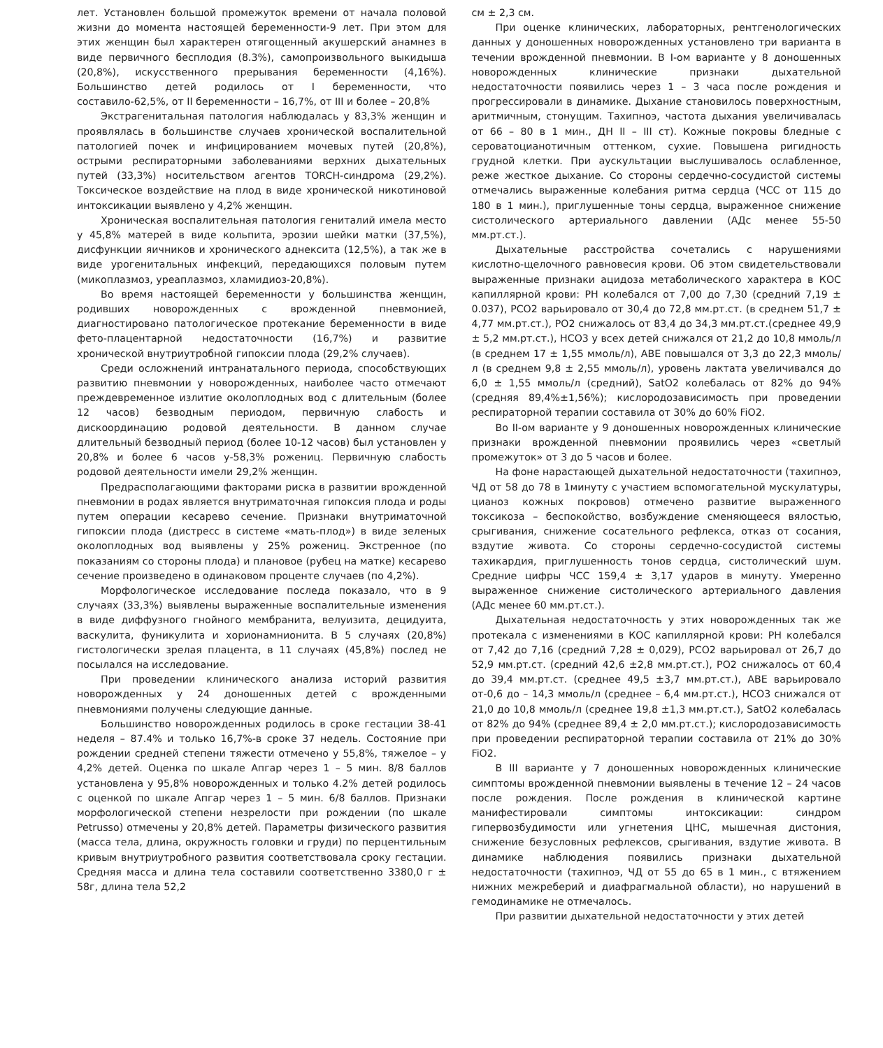лет. Установлен большой промежуток времени от начала половой жизни до момента настоящей беременности-9 лет. При этом для этих женщин был характерен отягощенный акушерский анамнез в виде первичного бесплодия (8.3%), самопроизвольного выкидыша (20,8%), искусственного прерывания беременности (4,16%). Большинство детей родилось от I беременности, что составило-62,5%, от II беременности – 16,7%, от III и более – 20,8%
Экстрагенитальная патология наблюдалась у 83,3% женщин и проявлялась в большинстве случаев хронической воспалительной патологией почек и инфицированием мочевых путей (20,8%), острыми респираторными заболеваниями верхних дыхательных путей (33,3%) носительством агентов TORCH-синдрома (29,2%). Токсическое воздействие на плод в виде хронической никотиновой интоксикации выявлено у 4,2% женщин.
Хроническая воспалительная патология гениталий имела место у 45,8% матерей в виде кольпита, эрозии шейки матки (37,5%), дисфункции яичников и хронического аднексита (12,5%), а так же в виде урогенитальных инфекций, передающихся половым путем (микоплазмоз, уреаплазмоз, хламидиоз-20,8%).
Во время настоящей беременности у большинства женщин, родивших новорожденных с врожденной пневмонией, диагностировано патологическое протекание беременности в виде фето-плацентарной недостаточности (16,7%) и развитие хронической внутриутробной гипоксии плода (29,2% случаев).
Среди осложнений интранатального периода, способствующих развитию пневмонии у новорожденных, наиболее часто отмечают преждевременное излитие околоплодных вод с длительным (более 12 часов) безводным периодом, первичную слабость и дискоординацию родовой деятельности. В данном случае длительный безводный период (более 10-12 часов) был установлен у 20,8% и более 6 часов у-58,3% рожениц. Первичную слабость родовой деятельности имели 29,2% женщин.
Предрасполагающими факторами риска в развитии врожденной пневмонии в родах является внутриматочная гипоксия плода и роды путем операции кесарево сечение. Признаки внутриматочной гипоксии плода (дистресс в системе «мать-плод») в виде зеленых околоплодных вод выявлены у 25% рожениц. Экстренное (по показаниям со стороны плода) и плановое (рубец на матке) кесарево сечение произведено в одинаковом проценте случаев (по 4,2%).
Морфологическое исследование последа показало, что в 9 случаях (33,3%) выявлены выраженные воспалительные изменения в виде диффузного гнойного мембранита, велуизита, децидуита, васкулита, фуникулита и хорионамнионита. В 5 случаях (20,8%) гистологически зрелая плацента, в 11 случаях (45,8%) послед не посылался на исследование.
При проведении клинического анализа историй развития новорожденных у 24 доношенных детей с врожденными пневмониями получены следующие данные.
Большинство новорожденных родилось в сроке гестации 38-41 неделя – 87.4% и только 16,7%-в сроке 37 недель. Состояние при рождении средней степени тяжести отмечено у 55,8%, тяжелое – у 4,2% детей. Оценка по шкале Апгар через 1 – 5 мин. 8/8 баллов установлена у 95,8% новорожденных и только 4.2% детей родилось с оценкой по шкале Апгар через 1 – 5 мин. 6/8 баллов. Признаки морфологической степени незрелости при рождении (по шкале Petrusso) отмечены у 20,8% детей. Параметры физического развития (масса тела, длина, окружность головки и груди) по перцентильным кривым внутриутробного развития соответствовала сроку гестации. Средняя масса и длина тела составили соответственно 3380,0 г ± 58г, длина тела 52,2
см ± 2,3 см.
При оценке клинических, лабораторных, рентгенологических данных у доношенных новорожденных установлено три варианта в течении врожденной пневмонии. В I-ом варианте у 8 доношенных новорожденных клинические признаки дыхательной недостаточности появились через 1 – 3 часа после рождения и прогрессировали в динамике. Дыхание становилось поверхностным, аритмичным, стонущим. Тахипноэ, частота дыхания увеличивалась от 66 – 80 в 1 мин., ДН II – III ст). Кожные покровы бледные с сероватоцианотичным оттенком, сухие. Повышена ригидность грудной клетки. При аускультации выслушивалось ослабленное, реже жесткое дыхание. Со стороны сердечно-сосудистой системы отмечались выраженные колебания ритма сердца (ЧСС от 115 до 180 в 1 мин.), приглушенные тоны сердца, выраженное снижение систолического артериального давлении (АДс менее 55-50 мм.рт.ст.).
Дыхательные расстройства сочетались с нарушениями кислотно-щелочного равновесия крови. Об этом свидетельствовали выраженные признаки ацидоза метаболического характера в КОС капиллярной крови: PH колебался от 7,00 до 7,30 (средний 7,19 ± 0.037), PCO2 варьировало от 30,4 до 72,8 мм.рт.ст. (в среднем 51,7 ± 4,77 мм.рт.ст.), PO2 снижалось от 83,4 до 34,3 мм.рт.ст.(среднее 49,9 ± 5,2 мм.рт.ст.), HCO3 у всех детей снижался от 21,2 до 10,8 ммоль/л (в среднем 17 ± 1,55 ммоль/л), ABE повышался от 3,3 до 22,3 ммоль/л (в среднем 9,8 ± 2,55 ммоль/л), уровень лактата увеличивался до 6,0 ± 1,55 ммоль/л (средний), SatO2 колебалась от 82% до 94% (средняя 89,4%±1,56%); кислородозависимость при проведении респираторной терапии составила от 30% до 60% FiO2.
Во II-ом варианте у 9 доношенных новорожденных клинические признаки врожденной пневмонии проявились через «светлый промежуток» от 3 до 5 часов и более.
На фоне нарастающей дыхательной недостаточности (тахипноэ, ЧД от 58 до 78 в 1минуту с участием вспомогательной мускулатуры, цианоз кожных покровов) отмечено развитие выраженного токсикоза – беспокойство, возбуждение сменяющееся вялостью, срыгивания, снижение сосательного рефлекса, отказ от сосания, вздутие живота. Со стороны сердечно-сосудистой системы тахикардия, приглушенность тонов сердца, систолический шум. Средние цифры ЧСС 159,4 ± 3,17 ударов в минуту. Умеренно выраженное снижение систолического артериального давления (АДс менее 60 мм.рт.ст.).
Дыхательная недостаточность у этих новорожденных так же протекала с изменениями в КОС капиллярной крови: PH колебался от 7,42 до 7,16 (средний 7,28 ± 0,029), PCO2 варьировал от 26,7 до 52,9 мм.рт.ст. (средний 42,6 ±2,8 мм.рт.ст.), PO2 снижалось от 60,4 до 39,4 мм.рт.ст. (среднее 49,5 ±3,7 мм.рт.ст.), ABE варьировало от-0,6 до – 14,3 ммоль/л (среднее – 6,4 мм.рт.ст.), HCO3 снижался от 21,0 до 10,8 ммоль/л (среднее 19,8 ±1,3 мм.рт.ст.), SatO2 колебалась от 82% до 94% (среднее 89,4 ± 2,0 мм.рт.ст.); кислородозависимость при проведении респираторной терапии составила от 21% до 30% FiO2.
В III варианте у 7 доношенных новорожденных клинические симптомы врожденной пневмонии выявлены в течение 12 – 24 часов после рождения. После рождения в клинической картине манифестировали симптомы интоксикации: синдром гипервозбудимости или угнетения ЦНС, мышечная дистония, снижение безусловных рефлексов, срыгивания, вздутие живота. В динамике наблюдения появились признаки дыхательной недостаточности (тахипноэ, ЧД от 55 до 65 в 1 мин., с втяжением нижних межреберий и диафрагмальной области), но нарушений в гемодинамике не отмечалось.
При развитии дыхательной недостаточности у этих детей